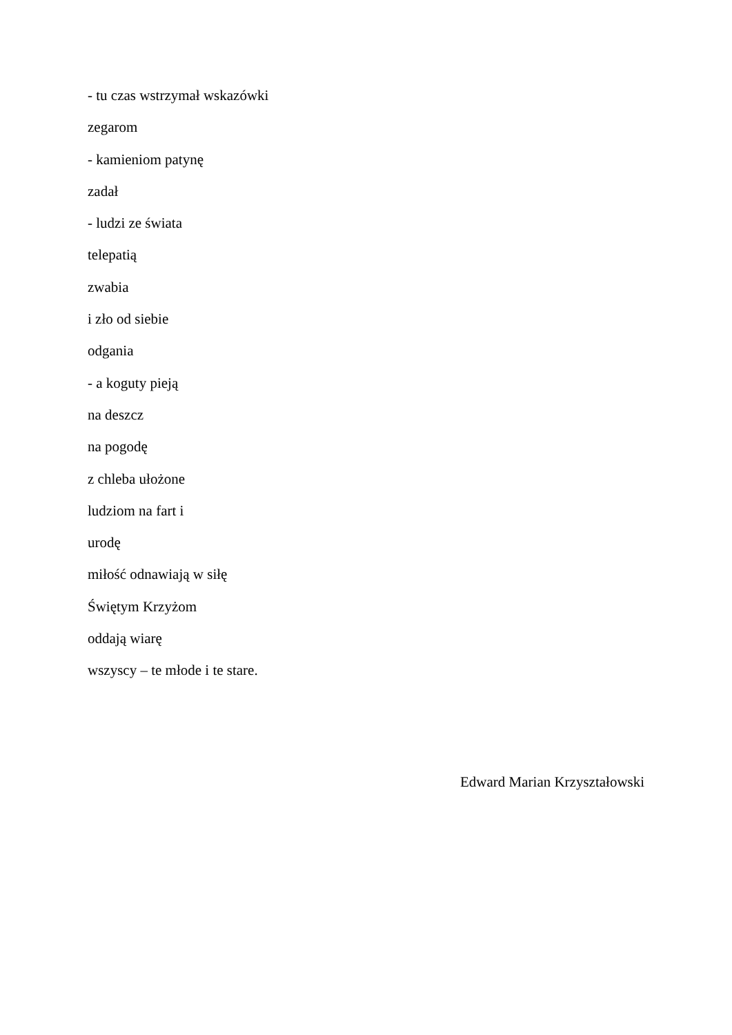- tu czas wstrzymał wskazówki
zegarom
- kamieniom patynę
zadał
- ludzi ze świata
telepatią
zwabia
i zło od siebie
odgania
- a koguty pieją
na deszcz
na pogodę
z chleba ułożone
ludziom na fart i
urodę
miłość odnawiają w siłę
Świętym Krzyżom
oddają wiarę
wszyscy – te młode i te stare.
Edward Marian Krzyształowski